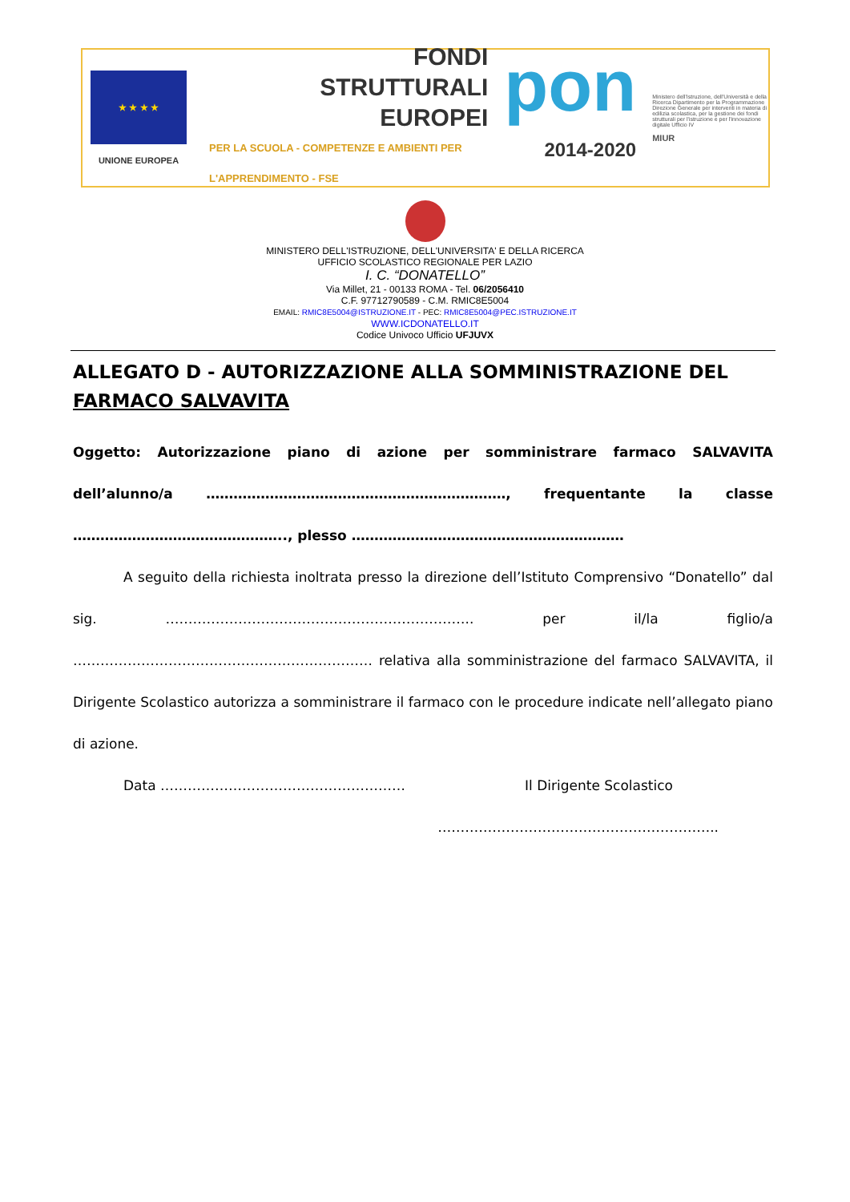★ ★ ★ ★
UNIONE EUROPEA
FONDI
STRUTTURALI
EUROPEI
PER LA SCUOLA - COMPETENZE E AMBIENTI PER L'APPRENDIMENTO - FSE
pon
2014-2020
Ministero dell'Istruzione, dell'Università e della Ricerca Dipartimento per la Programmazione Direzione Generale per interventi in materia di edilizia scolastica, per la gestione dei fondi strutturali per l'istruzione e per l'innovazione digitale Ufficio IV
MIUR
MINISTERO DELL'ISTRUZIONE, DELL'UNIVERSITA' E DELLA RICERCA
UFFICIO SCOLASTICO REGIONALE PER LAZIO
I. C. “DONATELLO”
Via Millet, 21 - 00133 ROMA - Tel. 06/2056410
C.F. 97712790589 - C.M. RMIC8E5004
EMAIL: RMIC8E5004@ISTRUZIONE.IT - PEC: RMIC8E5004@PEC.ISTRUZIONE.IT
WWW.ICDONATELLO.IT
Codice Univoco Ufficio UFJUVX
ALLEGATO D - AUTORIZZAZIONE ALLA SOMMINISTRAZIONE DEL FARMACO SALVAVITA
Oggetto: Autorizzazione piano di azione per somministrare farmaco SALVAVITA dell’alunno/a …………………………………………………………, frequentante la classe ……………………………………….., plesso ……………………………………………………
A seguito della richiesta inoltrata presso la direzione dell’Istituto Comprensivo “Donatello” dal sig. ………………………………………………………….. per il/la figlio/a ………………………………………………………… relativa alla somministrazione del farmaco SALVAVITA, il Dirigente Scolastico autorizza a somministrare il farmaco con le procedure indicate nell’allegato piano di azione.
Data ……………………………………………… Il Dirigente Scolastico
……………………………………………………..